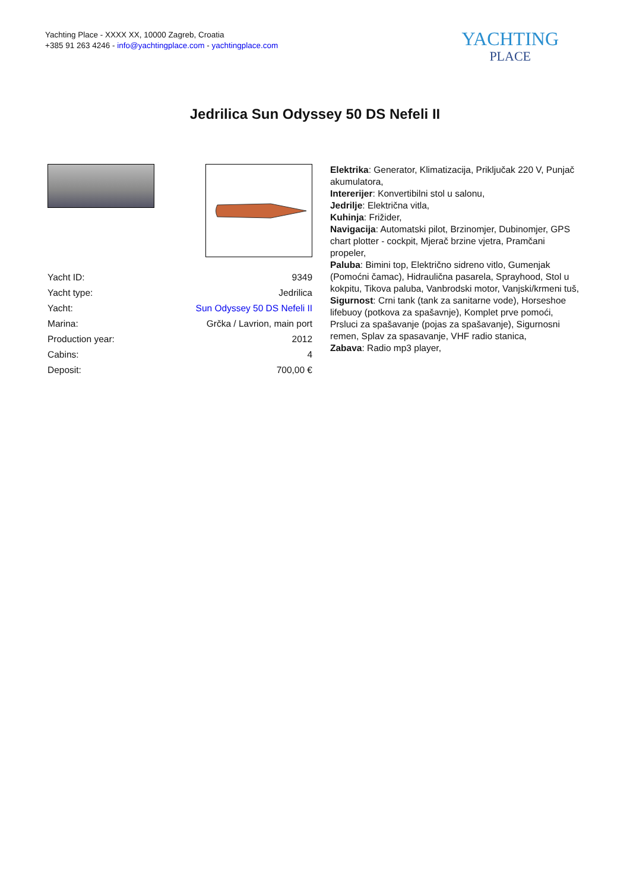Yachting Place - XXXX XX, 10000 Zagreb, Croatia
+385 91 263 4246 - info@yachtingplace.com - yachtingplace.com
YACHTING
PLACE
Jedrilica Sun Odyssey 50 DS Nefeli II
| Yacht ID: | 9349 |
| Yacht type: | Jedrilica |
| Yacht: | Sun Odyssey 50 DS Nefeli II |
| Marina: | Grčka / Lavrion, main port |
| Production year: | 2012 |
| Cabins: | 4 |
| Deposit: | 700,00 € |
Elektrika: Generator, Klimatizacija, Priključak 220 V, Punjač akumulatora,
Intererijer: Konvertibilni stol u salonu,
Jedrilje: Električna vitla,
Kuhinja: Frižider,
Navigacija: Automatski pilot, Brzinomjer, Dubinomjer, GPS chart plotter - cockpit, Mjerač brzine vjetra, Pramčani propeler,
Paluba: Bimini top, Električno sidreno vitlo, Gumenjak (Pomoćni čamac), Hidraulična pasarela, Sprayhood, Stol u kokpitu, Tikova paluba, Vanbrodski motor, Vanjski/krmeni tuš,
Sigurnost: Crni tank (tank za sanitarne vode), Horseshoe lifebuoy (potkova za spašavnje), Komplet prve pomoći, Prsluci za spašavanje (pojas za spašavanje), Sigurnosni remen, Splav za spasavanje, VHF radio stanica,
Zabava: Radio mp3 player,